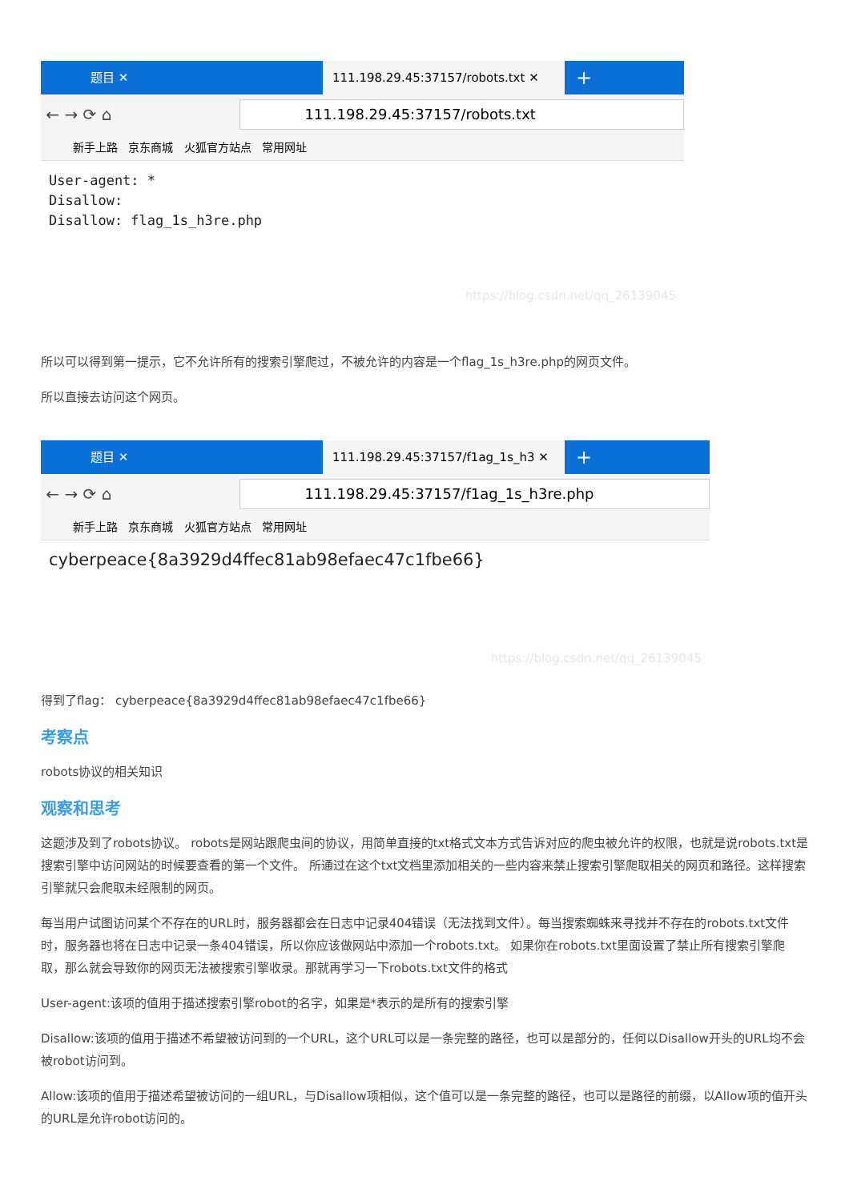题目 ✕ 111.198.29.45:37157/robots.txt ✕
+
← → ⟳ ⌂
111.198.29.45:37157/robots.txt
新手上路 京东商城 火狐官方站点 常用网址
User-agent: *
Disallow:
Disallow: flag_1s_h3re.php
https://blog.csdn.net/qq_26139045
所以可以得到第一提示，它不允许所有的搜索引擎爬过，不被允许的内容是一个flag_1s_h3re.php的网页文件。
所以直接去访问这个网页。
题目 ✕ 111.198.29.45:37157/f1ag_1s_h3 ✕
+
← → ⟳ ⌂
111.198.29.45:37157/f1ag_1s_h3re.php
新手上路 京东商城 火狐官方站点 常用网址
cyberpeace{8a3929d4ffec81ab98efaec47c1fbe66}
https://blog.csdn.net/qq_26139045
得到了flag： cyberpeace{8a3929d4ffec81ab98efaec47c1fbe66}
考察点
robots协议的相关知识
观察和思考
这题涉及到了robots协议。 robots是网站跟爬虫间的协议，用简单直接的txt格式文本方式告诉对应的爬虫被允许的权限，也就是说robots.txt是搜索引擎中访问网站的时候要查看的第一个文件。 所通过在这个txt文档里添加相关的一些内容来禁止搜索引擎爬取相关的网页和路径。这样搜索引擎就只会爬取未经限制的网页。
每当用户试图访问某个不存在的URL时，服务器都会在日志中记录404错误（无法找到文件）。每当搜索蜘蛛来寻找并不存在的robots.txt文件时，服务器也将在日志中记录一条404错误，所以你应该做网站中添加一个robots.txt。 如果你在robots.txt里面设置了禁止所有搜索引擎爬取，那么就会导致你的网页无法被搜索引擎收录。那就再学习一下robots.txt文件的格式
User-agent:该项的值用于描述搜索引擎robot的名字，如果是*表示的是所有的搜索引擎
Disallow:该项的值用于描述不希望被访问到的一个URL，这个URL可以是一条完整的路径，也可以是部分的，任何以Disallow开头的URL均不会被robot访问到。
Allow:该项的值用于描述希望被访问的一组URL，与Disallow项相似，这个值可以是一条完整的路径，也可以是路径的前缀，以Allow项的值开头的URL是允许robot访问的。